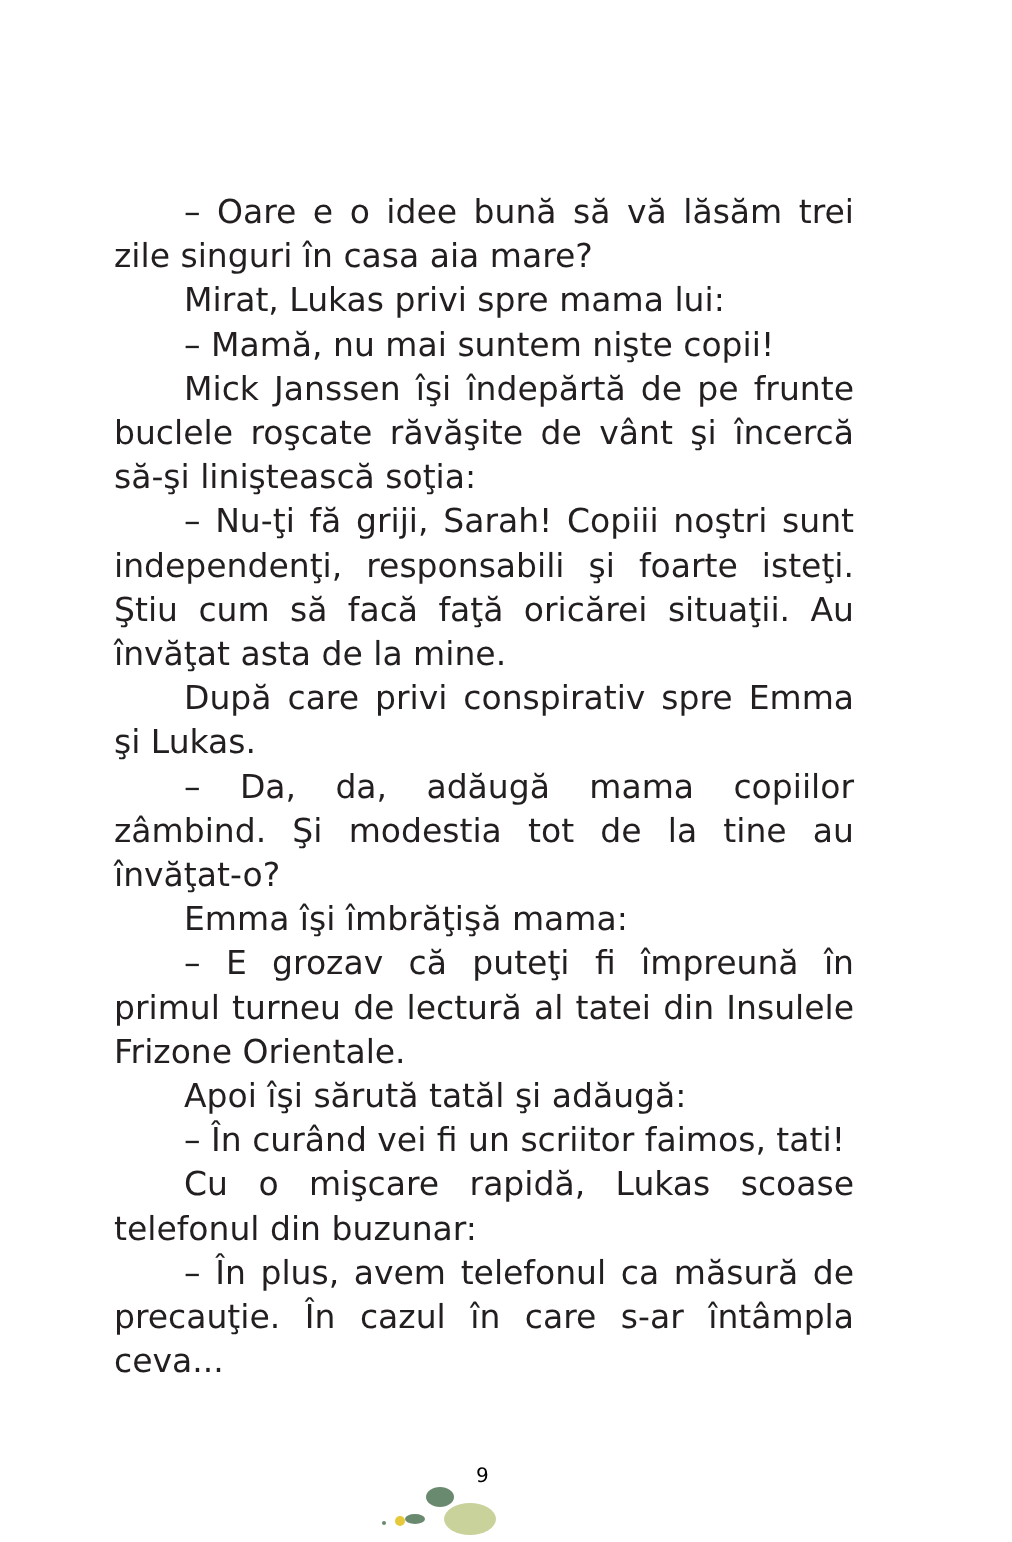– Oare e o idee bună să vă lăsăm trei zile singuri în casa aia mare?
Mirat, Lukas privi spre mama lui:
– Mamă, nu mai suntem nişte copii!
Mick Janssen îşi îndepărtă de pe frunte buclele roşcate răvăşite de vânt şi încercă să-şi liniştească soţia:
– Nu-ţi fă griji, Sarah! Copiii noştri sunt independenţi, responsabili şi foarte isteţi. Ştiu cum să facă faţă oricărei situaţii. Au învăţat asta de la mine.
După care privi conspirativ spre Emma şi Lukas.
– Da, da, adăugă mama copiilor zâmbind. Şi modestia tot de la tine au învăţat-o?
Emma îşi îmbrăţişă mama:
– E grozav că puteţi fi împreună în primul turneu de lectură al tatei din Insulele Frizone Orientale.
Apoi îşi sărută tatăl şi adăugă:
– În curând vei fi un scriitor faimos, tati!
Cu o mişcare rapidă, Lukas scoase telefonul din buzunar:
– În plus, avem telefonul ca măsură de precauţie. În cazul în care s-ar întâmpla ceva...
9